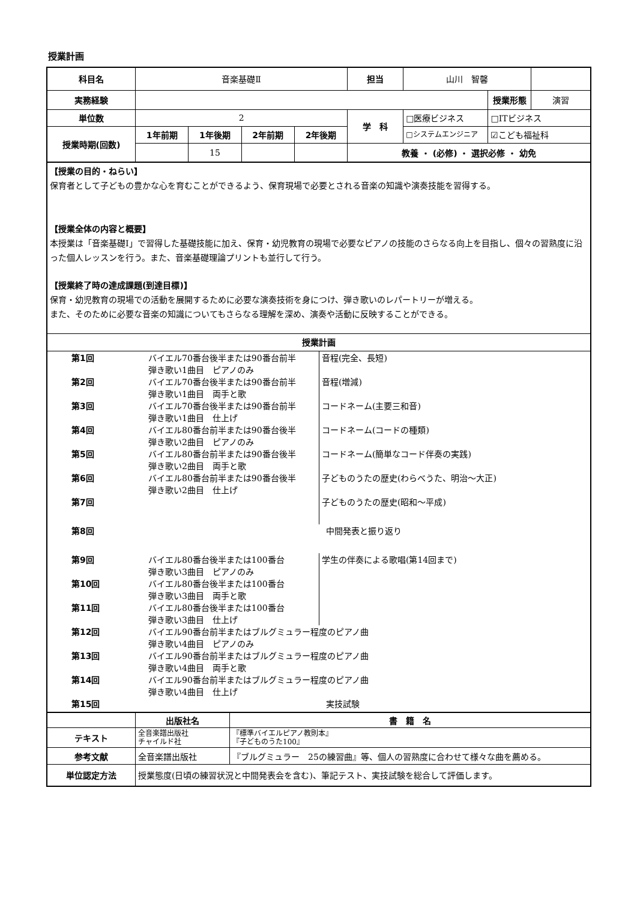授業計画
| 科目名 | 音楽基礎Ⅱ | | | | 担当 | 山川 智馨 | | |
| 実務経験 | | | | | | | 授業形態 | 演習 |
| 単位数 | 2 | | | | 学 科 | □医療ビジネス | □ITビジネス | |
| 授業時期(回数) | 1年前期 | 1年後期 | 2年前期 | 2年後期 | | □システムエンジニア | ☑こども福祉科 | |
| | | 15 | | | 教養 ・ (必修) ・ 選択必修 ・ 幼免 | | | |
【授業の目的・ねらい】
保育者として子どもの豊かな心を育むことができるよう、保育現場で必要とされる音楽の知識や演奏技能を習得する。
【授業全体の内容と概要】
本授業は「音楽基礎Ⅰ」で習得した基礎技能に加え、保育・幼児教育の現場で必要なピアノの技能のさらなる向上を目指し、個々の習熟度に沿った個人レッスンを行う。また、音楽基礎理論プリントも並行して行う。
【授業終了時の達成課題(到達目標)】
保育・幼児教育の現場での活動を展開するために必要な演奏技術を身につけ、弾き歌いのレパートリーが増える。
また、そのために必要な音楽の知識についてもさらなる理解を深め、演奏や活動に反映することができる。
授業計画
| 第1回 | バイエル70番台後半または90番台前半 弾き歌い1曲目 ピアノのみ | 音程(完全、長短) |
| 第2回 | バイエル70番台後半または90番台前半 弾き歌い1曲目 両手と歌 | 音程(増減) |
| 第3回 | バイエル70番台後半または90番台前半 弾き歌い1曲目 仕上げ | コードネーム(主要三和音) |
| 第4回 | バイエル80番台前半または90番台後半 弾き歌い2曲目 ピアノのみ | コードネーム(コードの種類) |
| 第5回 | バイエル80番台前半または90番台後半 弾き歌い2曲目 両手と歌 | コードネーム(簡単なコード伴奏の実践) |
| 第6回 | バイエル80番台前半または90番台後半 弾き歌い2曲目 仕上げ | 子どものうたの歴史(わらべうた、明治～大正) |
| 第7回 | | 子どものうたの歴史(昭和～平成) |
| 第8回 | 中間発表と振り返り | |
| 第9回 | バイエル80番台後半または100番台 弾き歌い3曲目 ピアノのみ | 学生の伴奏による歌唱(第14回まで) |
| 第10回 | バイエル80番台後半または100番台 弾き歌い3曲目 両手と歌 | |
| 第11回 | バイエル80番台後半または100番台 弾き歌い3曲目 仕上げ | |
| 第12回 | バイエル90番台前半またはブルグミュラー程度のピアノ曲 弾き歌い4曲目 ピアノのみ | |
| 第13回 | バイエル90番台前半またはブルグミュラー程度のピアノ曲 弾き歌い4曲目 両手と歌 | |
| 第14回 | バイエル90番台前半またはブルグミュラー程度のピアノ曲 弾き歌い4曲目 仕上げ | |
| 第15回 | 実技試験 | |
| | 出版社名 | 書 籍 名 |
| テキスト | 全音楽譜出版社 チャイルド社 | 『標準バイエルピアノ教則本』 『子どものうた100』 |
| 参考文献 | 全音楽譜出版社 | 『ブルグミュラー 25の練習曲』等、個人の習熟度に合わせて様々な曲を薦める。 |
| 単位認定方法 | 授業態度(日頃の練習状況と中間発表会を含む)、筆記テスト、実技試験を総合して評価します。 | |